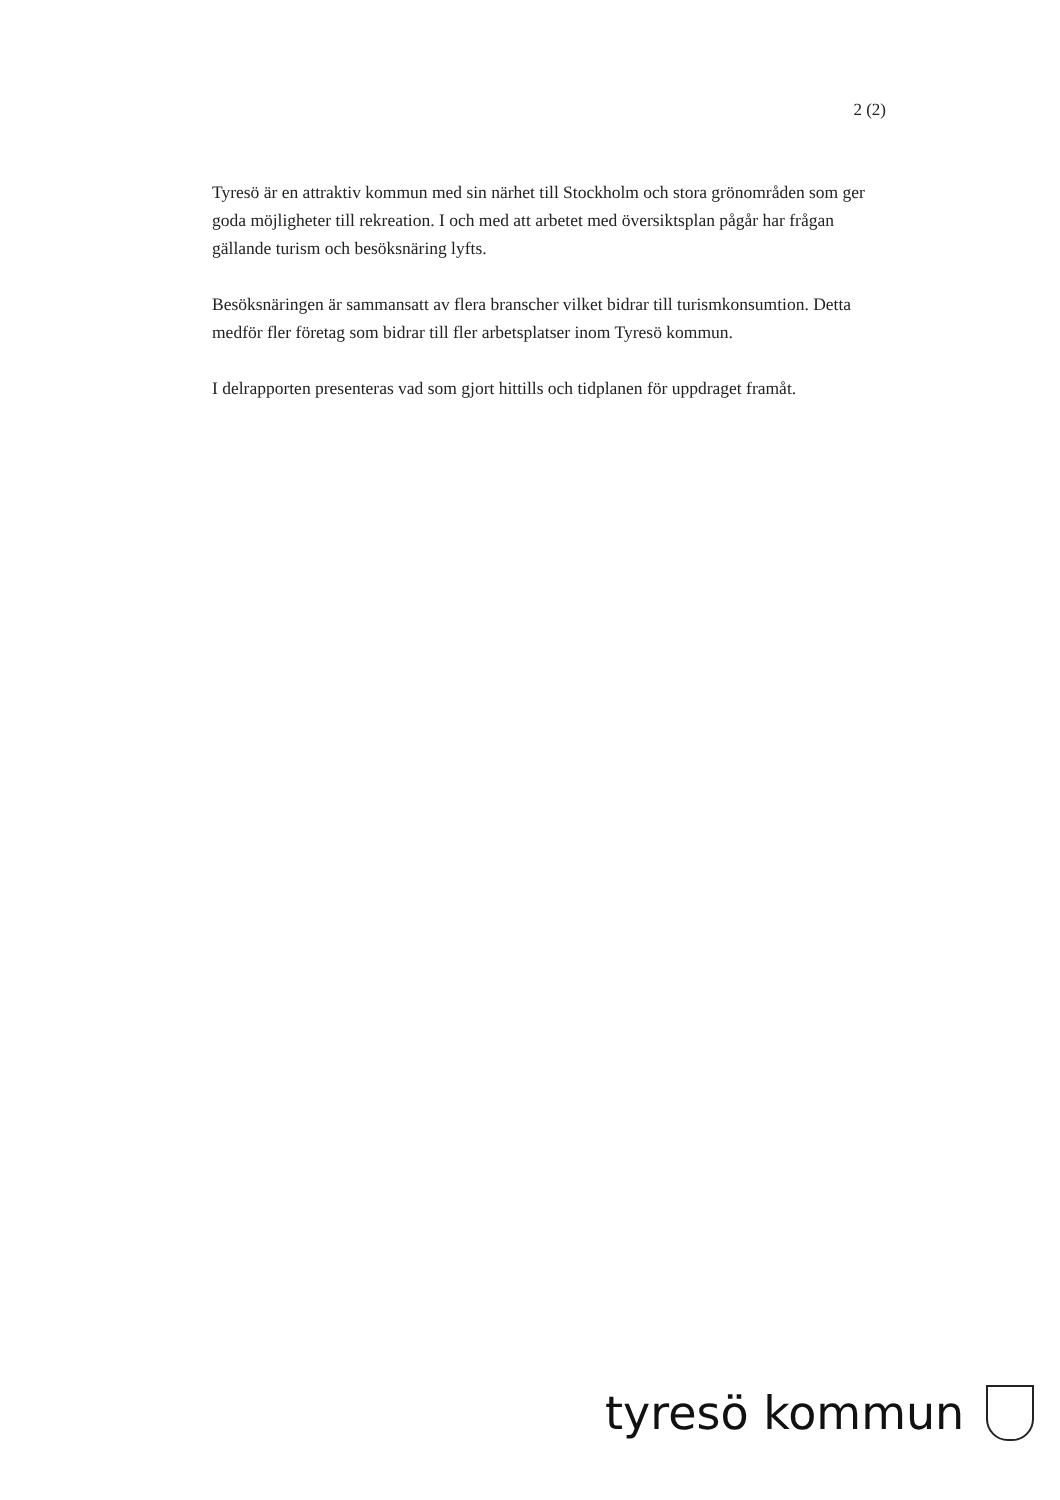2 (2)
Tyresö är en attraktiv kommun med sin närhet till Stockholm och stora grönområden som ger goda möjligheter till rekreation. I och med att arbetet med översiktsplan pågår har frågan gällande turism och besöksnäring lyfts.
Besöksnäringen är sammansatt av flera branscher vilket bidrar till turismkonsumtion. Detta medför fler företag som bidrar till fler arbetsplatser inom Tyresö kommun.
I delrapporten presenteras vad som gjort hittills och tidplanen för uppdraget framåt.
tyresö kommun